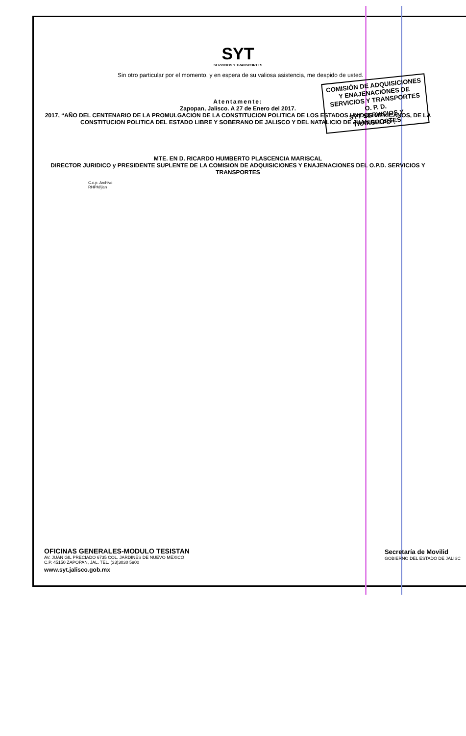SYT
SERVICIOS Y TRANSPORTES
Sin otro particular por el momento, y en espera de su valiosa asistencia, me despido de usted.
Atentamente:
Zapopan, Jalisco. A 27 de Enero del 2017.
2017, “AÑO DEL CENTENARIO DE LA PROMULGACION DE LA CONSTITUCION POLITICA DE LOS ESTADOS UNIDOS MEXICANOS, DE LA CONSTITUCION POLITICA DEL ESTADO LIBRE Y SOBERANO DE JALISCO Y DEL NATALICIO DE JUAN RULFO”.
MTE. EN D. RICARDO HUMBERTO PLASCENCIA MARISCAL
DIRECTOR JURIDICO y PRESIDENTE SUPLENTE DE LA COMISION DE ADQUISICIONES Y ENAJENACIONES DEL O.P.D. SERVICIOS Y TRANSPORTES
C.c.p. Archivo
RHPM/jlan
COMISIÓN DE ADQUISICIONES Y ENAJENACIONES DE SERVICIOS Y TRANSPORTES O. P. D.
SYT SERVICIOS Y TRANSPORTES
OFICINAS GENERALES-MODULO TESISTAN
AV. JUAN GIL PRECIADO 6735 COL. JARDINES DE NUEVO MÉXICO
C.P. 45150 ZAPOPAN, JAL. TEL. (33)3030 5900
www.syt.jalisco.gob.mx
Secretaría de Movilid
GOBIERNO DEL ESTADO DE JALISC